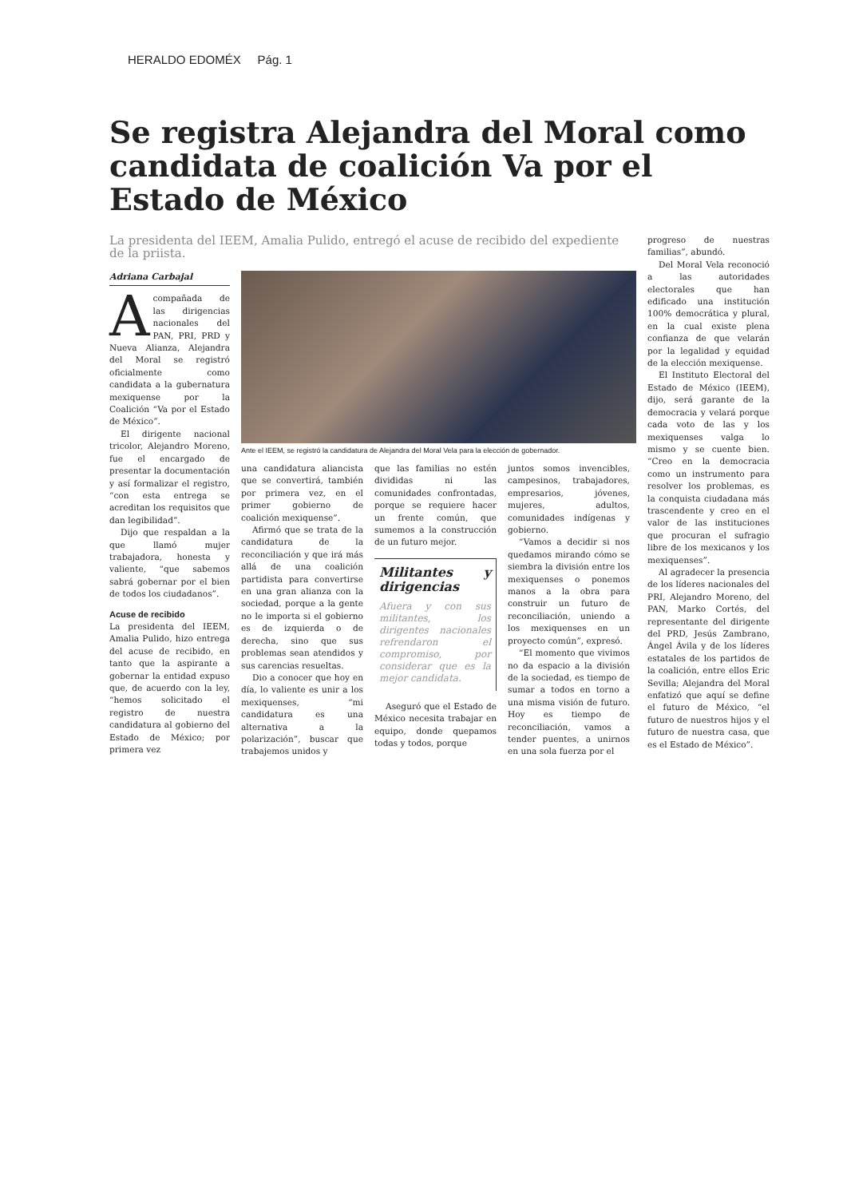HERALDO EDOMÉX Pág. 1
Se registra Alejandra del Moral como candidata de coalición Va por el Estado de México
La presidenta del IEEM, Amalia Pulido, entregó el acuse de recibido del expediente de la priista.
Adriana Carbajal
Acompañada de las dirigencias nacionales del PAN, PRI, PRD y Nueva Alianza, Alejandra del Moral se registró oficialmente como candidata a la gubernatura mexiquense por la Coalición “Va por el Estado de México”.
El dirigente nacional tricolor, Alejandro Moreno, fue el encargado de presentar la documentación y así formalizar el registro, “con esta entrega se acreditan los requisitos que dan legibilidad”.
Dijo que respaldan a la que llamó mujer trabajadora, honesta y valiente, “que sabemos sabrá gobernar por el bien de todos los ciudadanos”.
Acuse de recibido
La presidenta del IEEM, Amalia Pulido, hizo entrega del acuse de recibido, en tanto que la aspirante a gobernar la entidad expuso que, de acuerdo con la ley, “hemos solicitado el registro de nuestra candidatura al gobierno del Estado de México; por primera vez
Ante el IEEM, se registró la candidatura de Alejandra del Moral Vela para la elección de gobernador.
una candidatura aliancista que se convertirá, también por primera vez, en el primer gobierno de coalición mexiquense”.
Afirmó que se trata de la candidatura de la reconciliación y que irá más allá de una coalición partidista para convertirse en una gran alianza con la sociedad, porque a la gente no le importa si el gobierno es de izquierda o de derecha, sino que sus problemas sean atendidos y sus carencias resueltas.
Dio a conocer que hoy en día, lo valiente es unir a los mexiquenses, “mi candidatura es una alternativa a la polarización”, buscar que trabajemos unidos y
que las familias no estén divididas ni las comunidades confrontadas, porque se requiere hacer un frente común, que sumemos a la construcción de un futuro mejor.
Militantes y dirigencias
Afuera y con sus militantes, los dirigentes nacionales refrendaron el compromiso, por considerar que es la mejor candidata.
Aseguró que el Estado de México necesita trabajar en equipo, donde quepamos todas y todos, porque
juntos somos invencibles, campesinos, trabajadores, empresarios, jóvenes, mujeres, adultos, comunidades indígenas y gobierno.
“Vamos a decidir si nos quedamos mirando cómo se siembra la división entre los mexiquenses o ponemos manos a la obra para construir un futuro de reconciliación, uniendo a los mexiquenses en un proyecto común”, expresó.
“El momento que vivimos no da espacio a la división de la sociedad, es tiempo de sumar a todos en torno a una misma visión de futuro. Hoy es tiempo de reconciliación, vamos a tender puentes, a unirnos en una sola fuerza por el
progreso de nuestras familias”, abundó.
Del Moral Vela reconoció a las autoridades electorales que han edificado una institución 100% democrática y plural, en la cual existe plena confianza de que velarán por la legalidad y equidad de la elección mexiquense.
El Instituto Electoral del Estado de México (IEEM), dijo, será garante de la democracia y velará porque cada voto de las y los mexiquenses valga lo mismo y se cuente bien. “Creo en la democracia como un instrumento para resolver los problemas, es la conquista ciudadana más trascendente y creo en el valor de las instituciones que procuran el sufragio libre de los mexicanos y los mexiquenses”.
Al agradecer la presencia de los líderes nacionales del PRI, Alejandro Moreno, del PAN, Marko Cortés, del representante del dirigente del PRD, Jesús Zambrano, Ángel Ávila y de los líderes estatales de los partidos de la coalición, entre ellos Eric Sevilla; Alejandra del Moral enfatizó que aquí se define el futuro de México, “el futuro de nuestros hijos y el futuro de nuestra casa, que es el Estado de México”.